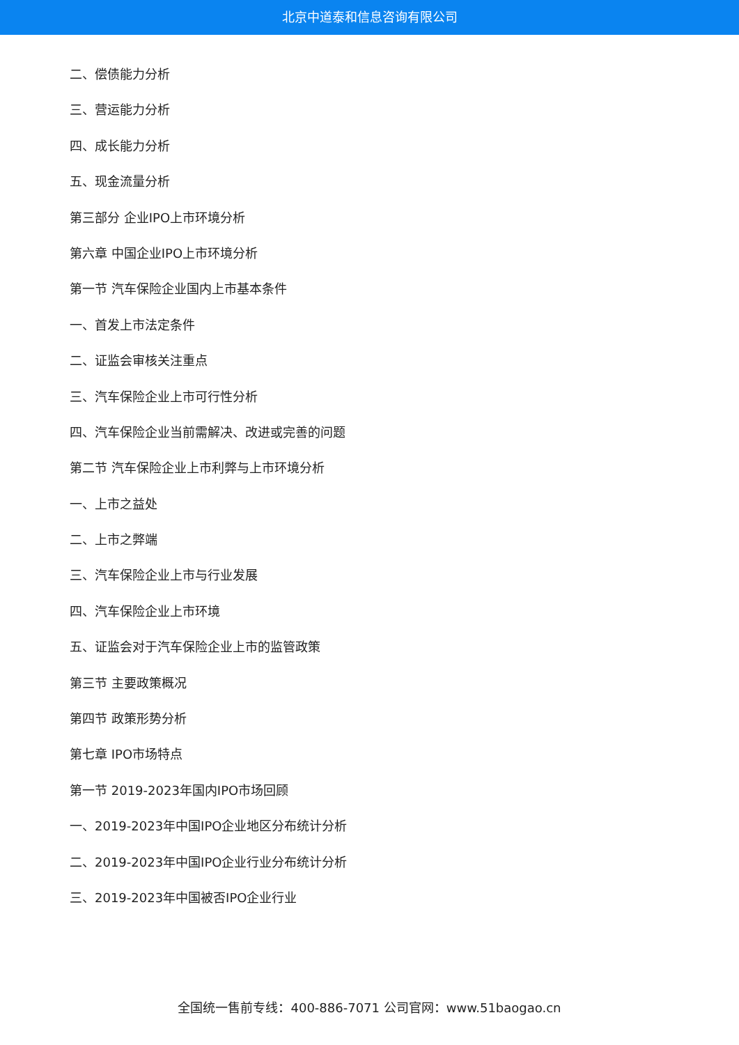北京中道泰和信息咨询有限公司
二、偿债能力分析
三、营运能力分析
四、成长能力分析
五、现金流量分析
第三部分 企业IPO上市环境分析
第六章 中国企业IPO上市环境分析
第一节 汽车保险企业国内上市基本条件
一、首发上市法定条件
二、证监会审核关注重点
三、汽车保险企业上市可行性分析
四、汽车保险企业当前需解决、改进或完善的问题
第二节 汽车保险企业上市利弊与上市环境分析
一、上市之益处
二、上市之弊端
三、汽车保险企业上市与行业发展
四、汽车保险企业上市环境
五、证监会对于汽车保险企业上市的监管政策
第三节 主要政策概况
第四节 政策形势分析
第七章 IPO市场特点
第一节 2019-2023年国内IPO市场回顾
一、2019-2023年中国IPO企业地区分布统计分析
二、2019-2023年中国IPO企业行业分布统计分析
三、2019-2023年中国被否IPO企业行业
全国统一售前专线：400-886-7071 公司官网：www.51baogao.cn